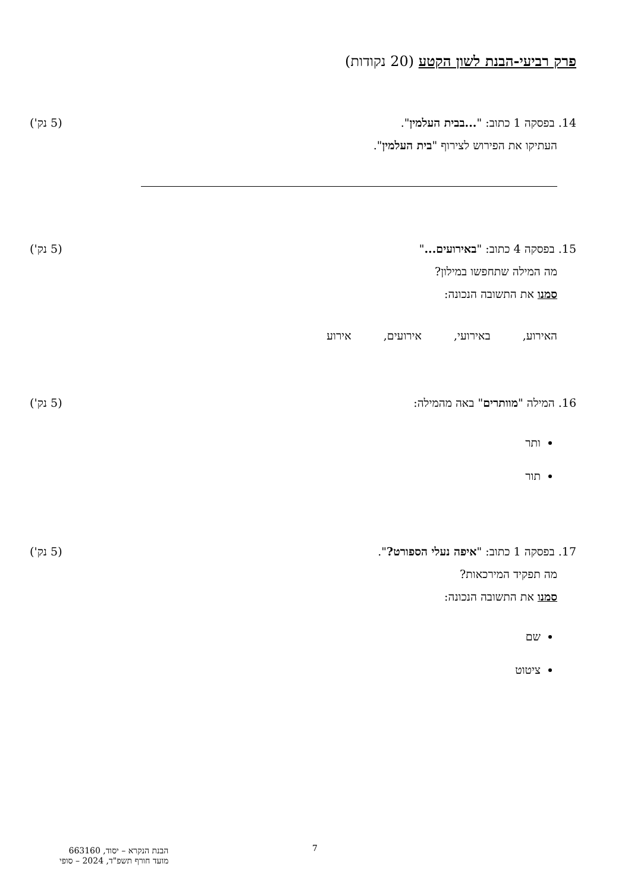פרק רביעי-הבנת לשון הקטע (20 נקודות)
14. בפסקה 1 כתוב: "...בבית העלמין". (5 נק')
העתיקו את הפירוש לצירוף "בית העלמין".
15. בפסקה 4 כתוב: "באירועים..." (5 נק')
מה המילה שתחפשו במילון?
סמנו את התשובה הנכונה:
האירוע, באירועי, אירועים, אירוע
16. המילה "מוותרים" באה מהמילה: (5 נק')
ותר
תור
17. בפסקה 1 כתוב: "איפה נעלי הספורט?". (5 נק')
מה תפקיד המירכאות?
סמנו את התשובה הנכונה:
שם
ציטוט
7
הבנת הנקרא – יסוד, 663160
מועד חורף תשפ"ד, 2024 – סופי